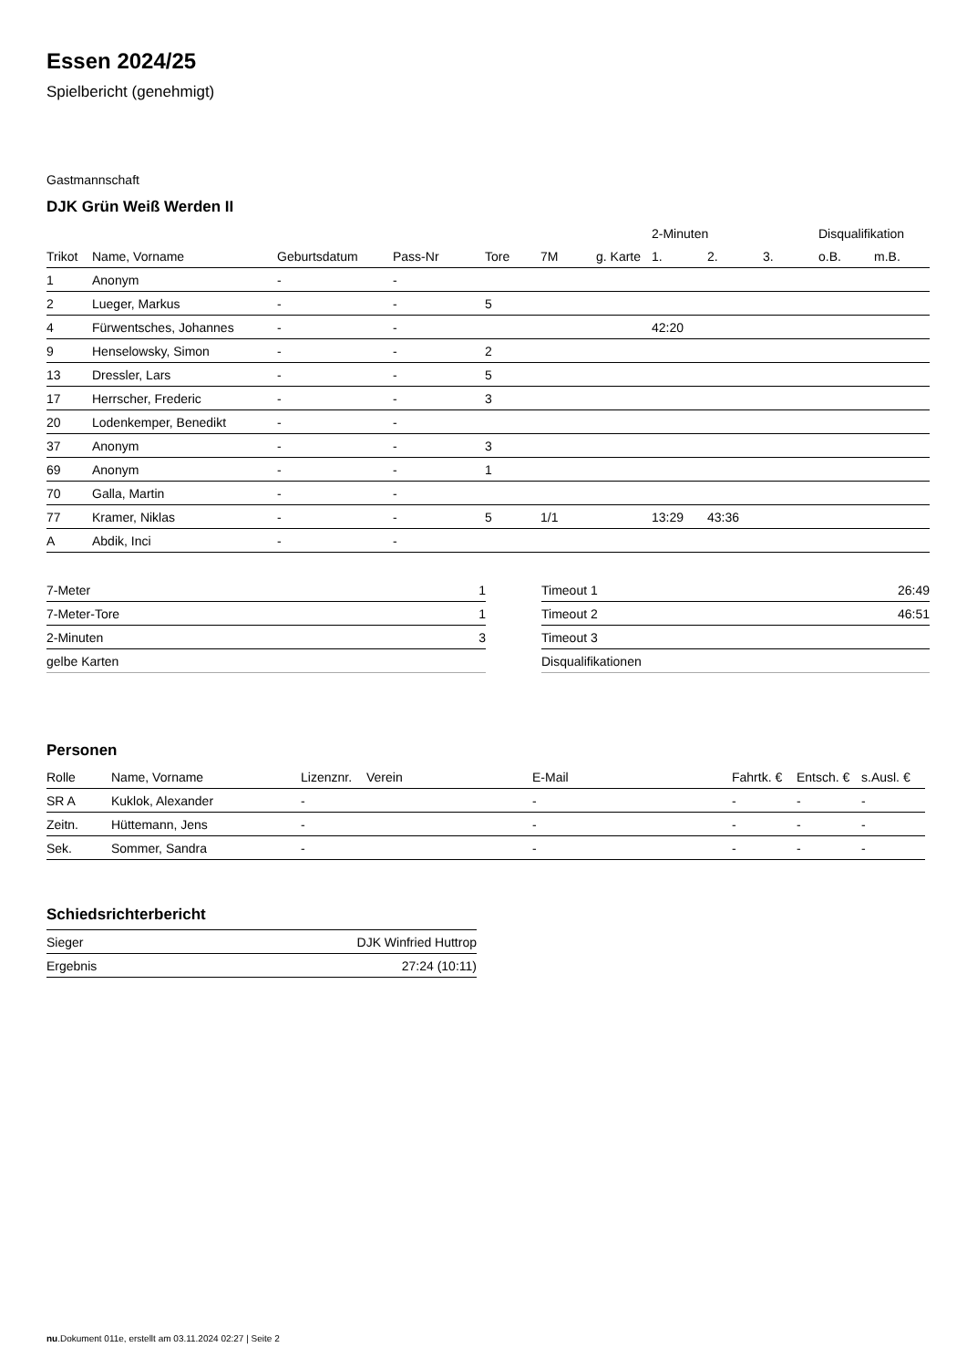Essen 2024/25
Spielbericht (genehmigt)
Gastmannschaft
DJK Grün Weiß Werden II
| | | | | | | | 2-Minuten | | | Disqualifikation | |
| --- | --- | --- | --- | --- | --- | --- | --- | --- | --- | --- | --- |
| Trikot | Name, Vorname | Geburtsdatum | Pass-Nr | Tore | 7M | g. Karte | 1. | 2. | 3. | o.B. | m.B. |
| 1 | Anonym | - | - | | | | | | | | |
| 2 | Lueger, Markus | - | - | 5 | | | | | | | |
| 4 | Fürwentsches, Johannes | - | - | | | | 42:20 | | | | |
| 9 | Henselowsky, Simon | - | - | 2 | | | | | | | |
| 13 | Dressler, Lars | - | - | 5 | | | | | | | |
| 17 | Herrscher, Frederic | - | - | 3 | | | | | | | |
| 20 | Lodenkemper, Benedikt | - | - | | | | | | | | |
| 37 | Anonym | - | - | 3 | | | | | | | |
| 69 | Anonym | - | - | 1 | | | | | | | |
| 70 | Galla, Martin | - | - | | | | | | | | |
| 77 | Kramer, Niklas | - | - | 5 | 1/1 | | 13:29 | 43:36 | | | |
| A | Abdik, Inci | - | - | | | | | | | | |
| 7-Meter | 1 |
| 7-Meter-Tore | 1 |
| 2-Minuten | 3 |
| gelbe Karten | |
| Timeout 1 | 26:49 |
| Timeout 2 | 46:51 |
| Timeout 3 | |
| Disqualifikationen | |
Personen
| Rolle | Name, Vorname | Lizenznr. | Verein | E-Mail | Fahrtk. € | Entsch. € | s.Ausl. € |
| --- | --- | --- | --- | --- | --- | --- | --- |
| SR A | Kuklok, Alexander | - | | - | - | - | - |
| Zeitn. | Hüttemann, Jens | - | | - | - | - | - |
| Sek. | Sommer, Sandra | - | | - | - | - | - |
Schiedsrichterbericht
| Sieger | DJK Winfried Huttrop |
| Ergebnis | 27:24 (10:11) |
nu.Dokument 011e, erstellt am 03.11.2024 02:27 | Seite 2